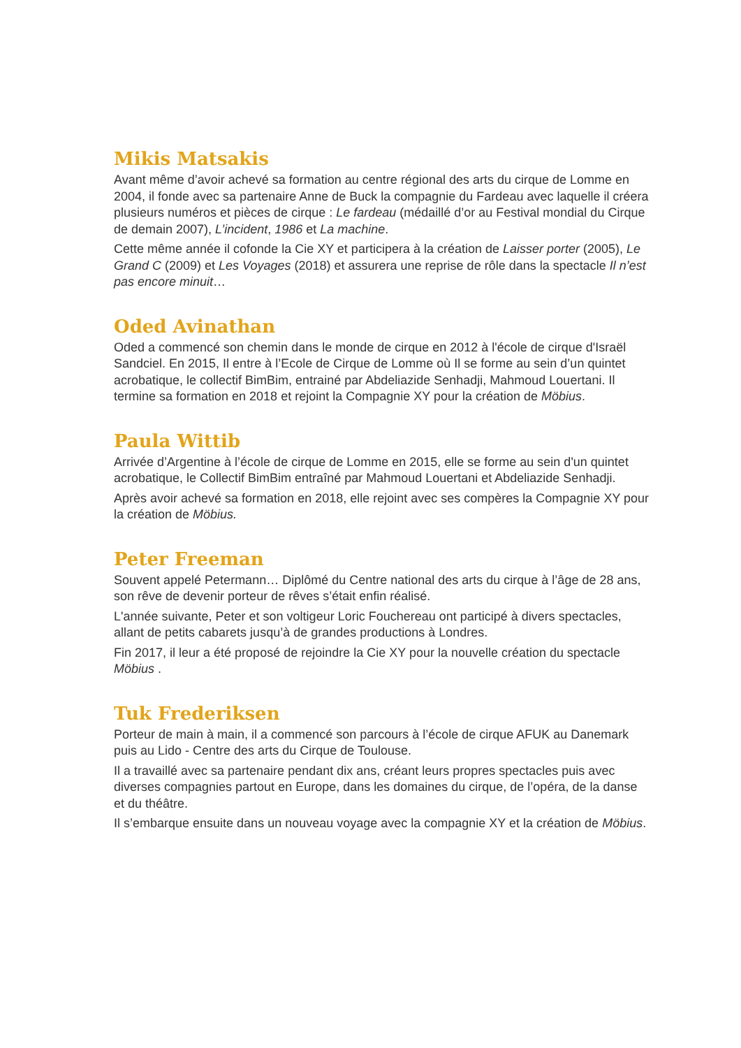Mikis Matsakis
Avant même d’avoir achevé sa formation au centre régional des arts du cirque de Lomme en 2004, il fonde avec sa partenaire Anne de Buck la compagnie du Fardeau avec laquelle il créera plusieurs numéros et pièces de cirque : Le fardeau (médaillé d’or au Festival mondial du Cirque de demain 2007), L’incident, 1986 et La machine.
Cette même année il cofonde la Cie XY et participera à la création de Laisser porter (2005), Le Grand C (2009) et Les Voyages (2018) et assurera une reprise de rôle dans la spectacle Il n’est pas encore minuit…
Oded Avinathan
Oded a commencé son chemin dans le monde de cirque en 2012 à l'école de cirque d'Israël Sandciel. En 2015, Il entre à l’Ecole de Cirque de Lomme où Il se forme au sein d’un quintet acrobatique, le collectif BimBim, entrainé par Abdeliazide Senhadji, Mahmoud Louertani. Il termine sa formation en 2018 et rejoint la Compagnie XY pour la création de Möbius.
Paula Wittib
Arrivée d’Argentine à l’école de cirque de Lomme en 2015, elle se forme au sein d'un quintet acrobatique, le Collectif BimBim entraîné par Mahmoud Louertani et Abdeliazide Senhadji.
Après avoir achevé sa formation en 2018, elle rejoint avec ses compères la Compagnie XY pour la création de Möbius.
Peter Freeman
Souvent appelé Petermann… Diplômé du Centre national des arts du cirque à l’âge de 28 ans, son rêve de devenir porteur de rêves s’était enfin réalisé.
L'année suivante, Peter et son voltigeur Loric Fouchereau ont participé à divers spectacles, allant de petits cabarets jusqu’à de grandes productions à Londres.
Fin 2017, il leur a été proposé de rejoindre la Cie XY pour la nouvelle création du spectacle Möbius .
Tuk Frederiksen
Porteur de main à main, il a commencé son parcours à l’école de cirque AFUK au Danemark puis au Lido - Centre des arts du Cirque de Toulouse.
Il a travaillé avec sa partenaire pendant dix ans, créant leurs propres spectacles puis avec diverses compagnies partout en Europe, dans les domaines du cirque, de l’opéra, de la danse et du théâtre.
Il s’embarque ensuite dans un nouveau voyage avec la compagnie XY et la création de Möbius.